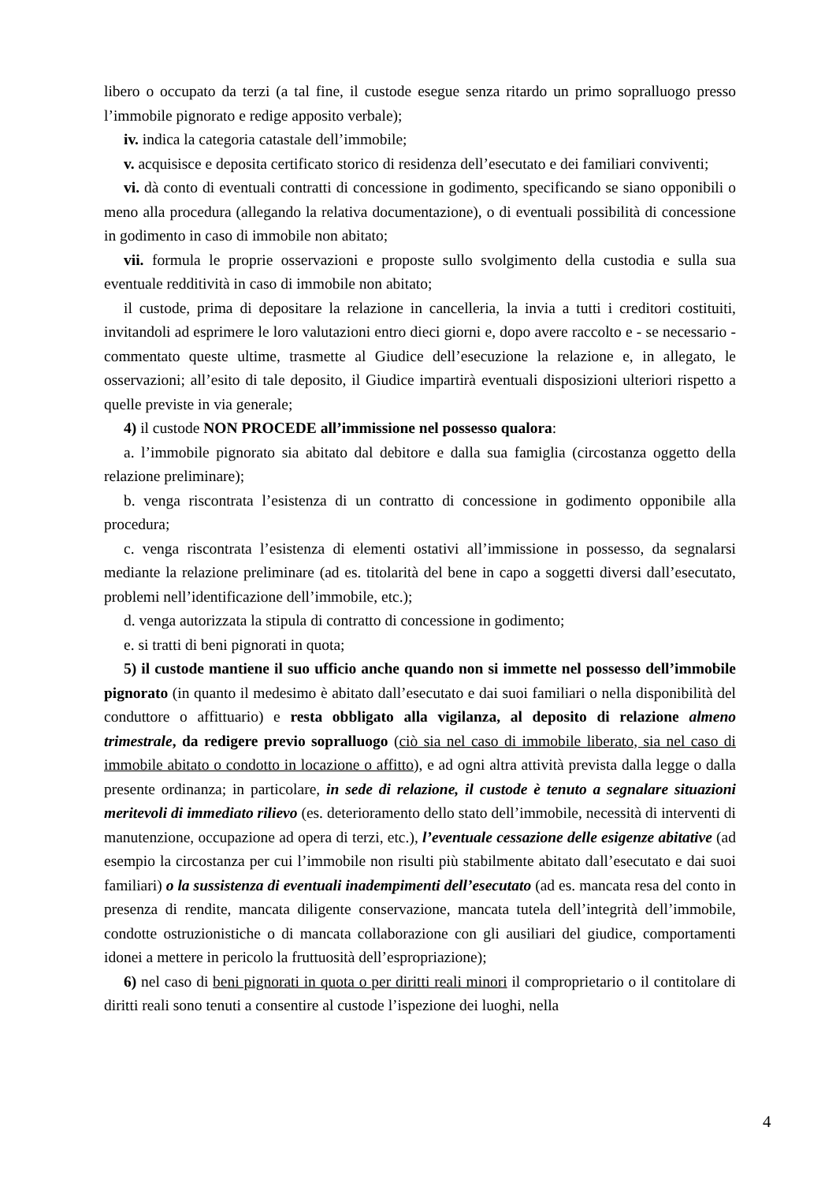libero o occupato da terzi (a tal fine, il custode esegue senza ritardo un primo sopralluogo presso l’immobile pignorato e redige apposito verbale);
iv. indica la categoria catastale dell’immobile;
v. acquisisce e deposita certificato storico di residenza dell’esecutato e dei familiari conviventi;
vi. dà conto di eventuali contratti di concessione in godimento, specificando se siano opponibili o meno alla procedura (allegando la relativa documentazione), o di eventuali possibilità di concessione in godimento in caso di immobile non abitato;
vii. formula le proprie osservazioni e proposte sullo svolgimento della custodia e sulla sua eventuale redditività in caso di immobile non abitato;
il custode, prima di depositare la relazione in cancelleria, la invia a tutti i creditori costituiti, invitandoli ad esprimere le loro valutazioni entro dieci giorni e, dopo avere raccolto e - se necessario - commentato queste ultime, trasmette al Giudice dell’esecuzione la relazione e, in allegato, le osservazioni; all’esito di tale deposito, il Giudice impartirà eventuali disposizioni ulteriori rispetto a quelle previste in via generale;
4) il custode NON PROCEDE all’immissione nel possesso qualora:
a. l’immobile pignorato sia abitato dal debitore e dalla sua famiglia (circostanza oggetto della relazione preliminare);
b. venga riscontrata l’esistenza di un contratto di concessione in godimento opponibile alla procedura;
c. venga riscontrata l’esistenza di elementi ostativi all’immissione in possesso, da segnalarsi mediante la relazione preliminare (ad es. titolarità del bene in capo a soggetti diversi dall’esecutato, problemi nell’identificazione dell’immobile, etc.);
d. venga autorizzata la stipula di contratto di concessione in godimento;
e. si tratti di beni pignorati in quota;
5) il custode mantiene il suo ufficio anche quando non si immette nel possesso dell’immobile pignorato (in quanto il medesimo è abitato dall’esecutato e dai suoi familiari o nella disponibilità del conduttore o affittuario) e resta obbligato alla vigilanza, al deposito di relazione almeno trimestrale, da redigere previo sopralluogo (ciò sia nel caso di immobile liberato, sia nel caso di immobile abitato o condotto in locazione o affitto), e ad ogni altra attività prevista dalla legge o dalla presente ordinanza; in particolare, in sede di relazione, il custode è tenuto a segnalare situazioni meritevoli di immediato rilievo (es. deterioramento dello stato dell’immobile, necessità di interventi di manutenzione, occupazione ad opera di terzi, etc.), l’eventuale cessazione delle esigenze abitative (ad esempio la circostanza per cui l’immobile non risulti più stabilmente abitato dall’esecutato e dai suoi familiari) o la sussistenza di eventuali inadempimenti dell’esecutato (ad es. mancata resa del conto in presenza di rendite, mancata diligente conservazione, mancata tutela dell’integrità dell’immobile, condotte ostruzionistiche o di mancata collaborazione con gli ausiliari del giudice, comportamenti idonei a mettere in pericolo la fruttuosità dell’espropriazione);
6) nel caso di beni pignorati in quota o per diritti reali minori il comproprietario o il contitolare di diritti reali sono tenuti a consentire al custode l’ispezione dei luoghi, nella
4